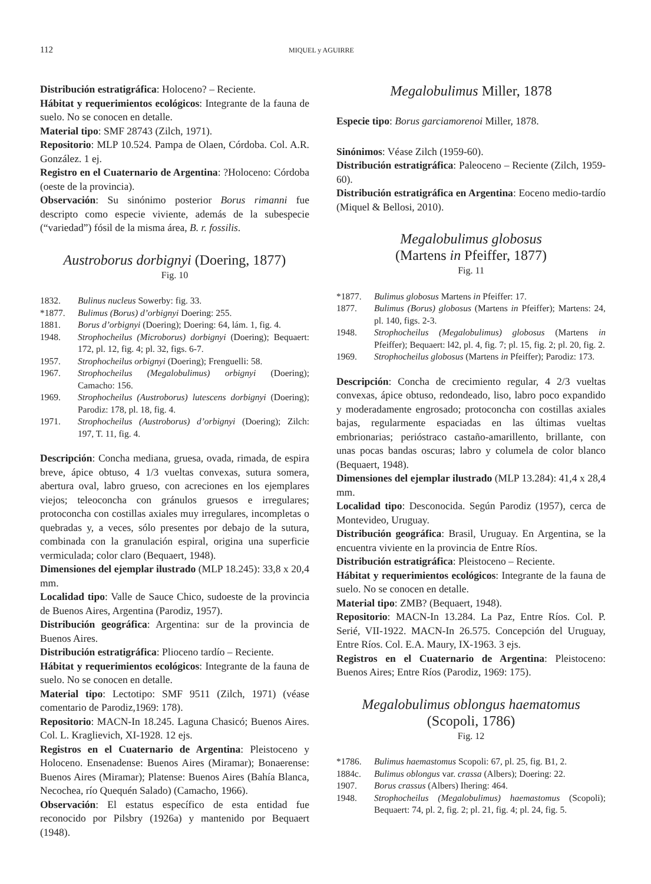112
MIQUEL y AGUIRRE
Distribución estratigráfica: Holoceno? – Reciente.
Hábitat y requerimientos ecológicos: Integrante de la fauna de suelo. No se conocen en detalle.
Material tipo: SMF 28743 (Zilch, 1971).
Repositorio: MLP 10.524. Pampa de Olaen, Córdoba. Col. A.R. González. 1 ej.
Registro en el Cuaternario de Argentina: ?Holoceno: Córdoba (oeste de la provincia).
Observación: Su sinónimo posterior Borus rimanni fue descripto como especie viviente, además de la subespecie (“variedad”) fósil de la misma área, B. r. fossilis.
Austroborus dorbignyi (Doering, 1877)
Fig. 10
1832. Bulinus nucleus Sowerby: fig. 33.
*1877. Bulimus (Borus) d’orbignyi Doering: 255.
1881. Borus d’orbignyi (Doering); Doering: 64, lám. 1, fig. 4.
1948. Strophocheilus (Microborus) dorbignyi (Doering); Bequaert: 172, pl. 12, fig. 4; pl. 32, figs. 6-7.
1957. Strophocheilus orbignyi (Doering); Frenguelli: 58.
1967. Strophocheilus (Megalobulimus) orbignyi (Doering); Camacho: 156.
1969. Strophocheilus (Austroborus) lutescens dorbignyi (Doering); Parodiz: 178, pl. 18, fig. 4.
1971. Strophocheilus (Austroborus) d’orbignyi (Doering); Zilch: 197, T. 11, fig. 4.
Descripción: Concha mediana, gruesa, ovada, rimada, de espira breve, ápice obtuso, 4 1/3 vueltas convexas, sutura somera, abertura oval, labro grueso, con acreciones en los ejemplares viejos; teleoconcha con gránulos gruesos e irregulares; protoconcha con costillas axiales muy irregulares, incompletas o quebradas y, a veces, sólo presentes por debajo de la sutura, combinada con la granulación espiral, origina una superficie vermiculada; color claro (Bequaert, 1948).
Dimensiones del ejemplar ilustrado (MLP 18.245): 33,8 x 20,4 mm.
Localidad tipo: Valle de Sauce Chico, sudoeste de la provincia de Buenos Aires, Argentina (Parodiz, 1957).
Distribución geográfica: Argentina: sur de la provincia de Buenos Aires.
Distribución estratigráfica: Plioceno tardío – Reciente.
Hábitat y requerimientos ecológicos: Integrante de la fauna de suelo. No se conocen en detalle.
Material tipo: Lectotipo: SMF 9511 (Zilch, 1971) (véase comentario de Parodiz,1969: 178).
Repositorio: MACN-In 18.245. Laguna Chasicó; Buenos Aires. Col. L. Kraglievich, XI-1928. 12 ejs.
Registros en el Cuaternario de Argentina: Pleistoceno y Holoceno. Ensenadense: Buenos Aires (Miramar); Bonaerense: Buenos Aires (Miramar); Platense: Buenos Aires (Bahía Blanca, Necochea, río Quequén Salado) (Camacho, 1966).
Observación: El estatus específico de esta entidad fue reconocido por Pilsbry (1926a) y mantenido por Bequaert (1948).
Megalobulimus Miller, 1878
Especie tipo: Borus garciamorenoi Miller, 1878.
Sinónimos: Véase Zilch (1959-60).
Distribución estratigráfica: Paleoceno – Reciente (Zilch, 1959-60).
Distribución estratigráfica en Argentina: Eoceno medio-tardío (Miquel & Bellosi, 2010).
Megalobulimus globosus
(Martens in Pfeiffer, 1877)
Fig. 11
*1877. Bulimus globosus Martens in Pfeiffer: 17.
1877. Bulimus (Borus) globosus (Martens in Pfeiffer); Martens: 24, pl. 140, figs. 2-3.
1948. Strophocheilus (Megalobulimus) globosus (Martens in Pfeiffer); Bequaert: l42, pl. 4, fig. 7; pl. 15, fig. 2; pl. 20, fig. 2.
1969. Strophocheilus globosus (Martens in Pfeiffer); Parodiz: 173.
Descripción: Concha de crecimiento regular, 4 2/3 vueltas convexas, ápice obtuso, redondeado, liso, labro poco expandido y moderadamente engrosado; protoconcha con costillas axiales bajas, regularmente espaciadas en las últimas vueltas embrionarias; perióstraco castaño-amarillento, brillante, con unas pocas bandas oscuras; labro y columela de color blanco (Bequaert, 1948).
Dimensiones del ejemplar ilustrado (MLP 13.284): 41,4 x 28,4 mm.
Localidad tipo: Desconocida. Según Parodiz (1957), cerca de Montevideo, Uruguay.
Distribución geográfica: Brasil, Uruguay. En Argentina, se la encuentra viviente en la provincia de Entre Ríos.
Distribución estratigráfica: Pleistoceno – Reciente.
Hábitat y requerimientos ecológicos: Integrante de la fauna de suelo. No se conocen en detalle.
Material tipo: ZMB? (Bequaert, 1948).
Repositorio: MACN-In 13.284. La Paz, Entre Ríos. Col. P. Serié, VII-1922. MACN-In 26.575. Concepción del Uruguay, Entre Ríos. Col. E.A. Maury, IX-1963. 3 ejs.
Registros en el Cuaternario de Argentina: Pleistoceno: Buenos Aires; Entre Ríos (Parodiz, 1969: 175).
Megalobulimus oblongus haematomus
(Scopoli, 1786)
Fig. 12
*1786. Bulimus haemastomus Scopoli: 67, pl. 25, fig. B1, 2.
1884c. Bulimus oblongus var. crassa (Albers); Doering: 22.
1907. Borus crassus (Albers) Ihering: 464.
1948. Strophocheilus (Megalobulimus) haemastomus (Scopoli); Bequaert: 74, pl. 2, fig. 2; pl. 21, fig. 4; pl. 24, fig. 5.